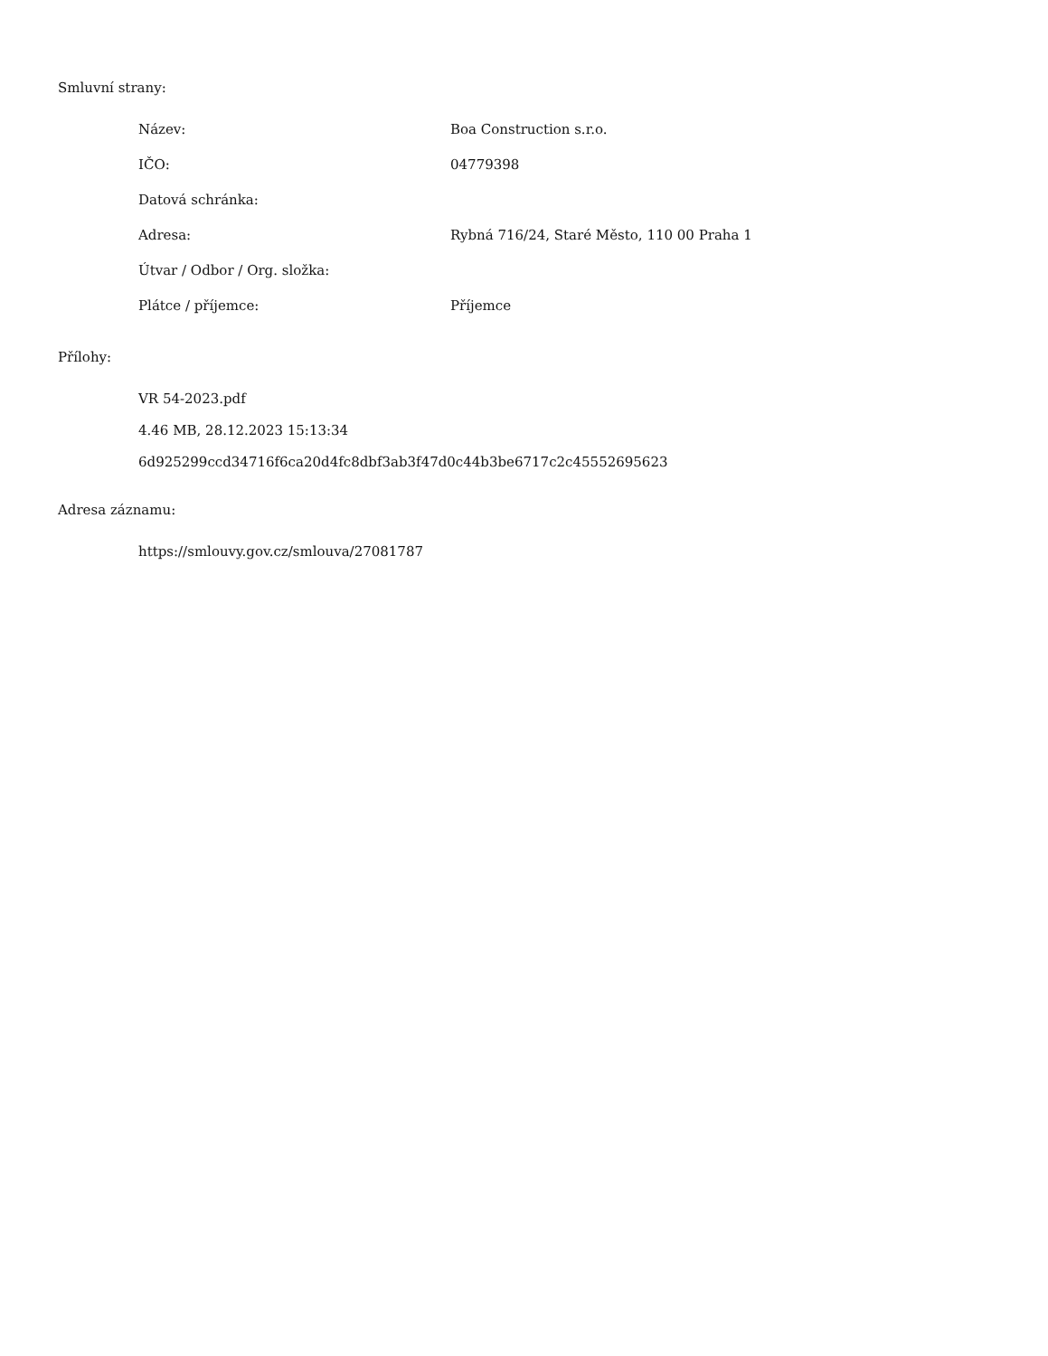Smluvní strany:
| Název: | Boa Construction s.r.o. |
| IČO: | 04779398 |
| Datová schránka: | |
| Adresa: | Rybná 716/24, Staré Město, 110 00 Praha 1 |
| Útvar / Odbor / Org. složka: | |
| Plátce / příjemce: | Příjemce |
Přílohy:
VR 54-2023.pdf
4.46 MB, 28.12.2023 15:13:34
6d925299ccd34716f6ca20d4fc8dbf3ab3f47d0c44b3be6717c2c45552695623
Adresa záznamu:
https://smlouvy.gov.cz/smlouva/27081787